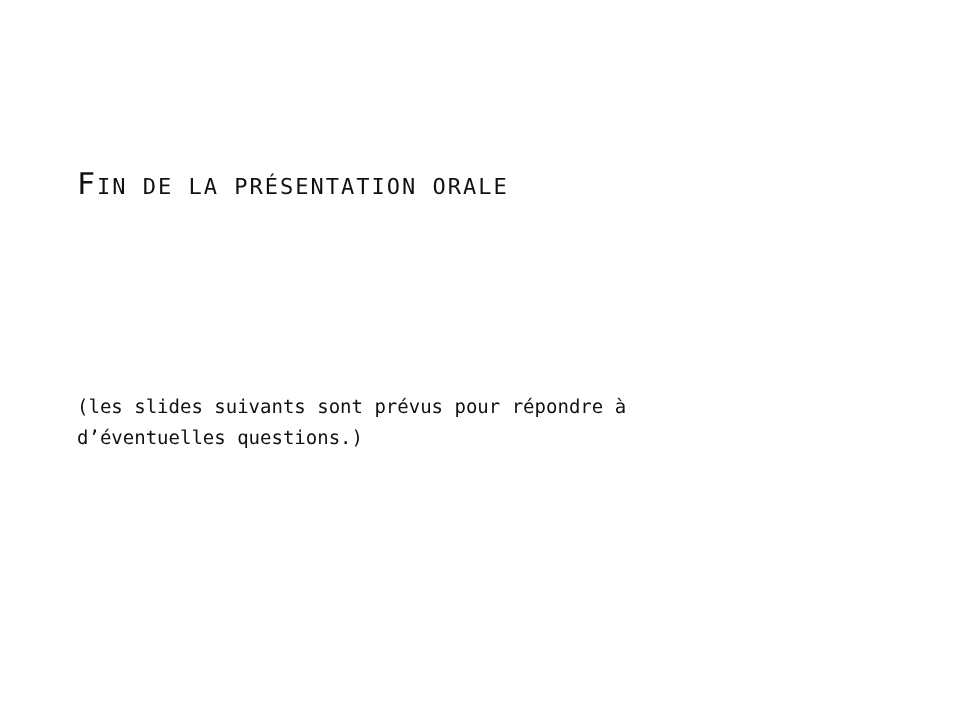FIN DE LA PRÉSENTATION ORALE
(les slides suivants sont prévus pour répondre à
d’éventuelles questions.)